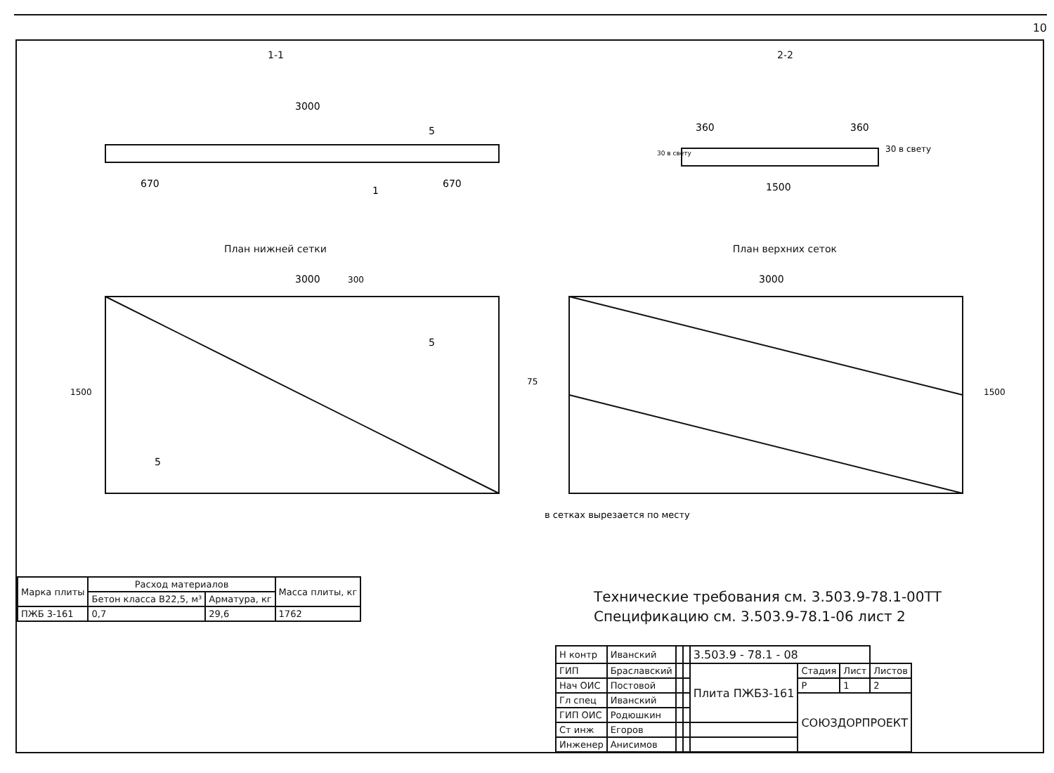10
1-1 2-2
3000
670
670
5
1
1500
360
360
30 в свету
30 в свету
План нижней сетки План верхних сеток
3000
5
5
1500
300
75
3000
1500
в сетках вырезается по месту
| Марка плиты | Расход материалов | | Масса плиты, кг |
| --- | --- | --- | --- |
| | Бетон класса В22,5, м³ | Арматура, кг | |
| ПЖБ 3-161 | 0,7 | 29,6 | 1762 |
Технические требования см. 3.503.9-78.1-00ТТ
Спецификацию см. 3.503.9-78.1-06 лист 2
| Н контр | Иванский | | | 3.503.9 - 78.1 - 08 | | | |
| ГИП | Браславский | | | Плита ПЖБ3-161 | Стадия | Лист | Листов |
| Нач ОИС | Постовой | | | | Р | 1 | 2 |
| Гл спец | Иванский | | | | СОЮЗДОРПРОЕКТ | | |
| ГИП ОИС | Родюшкин | | | | | | |
| Ст инж | Егоров | | | | | | |
| Инженер | Анисимов | | | | | | |